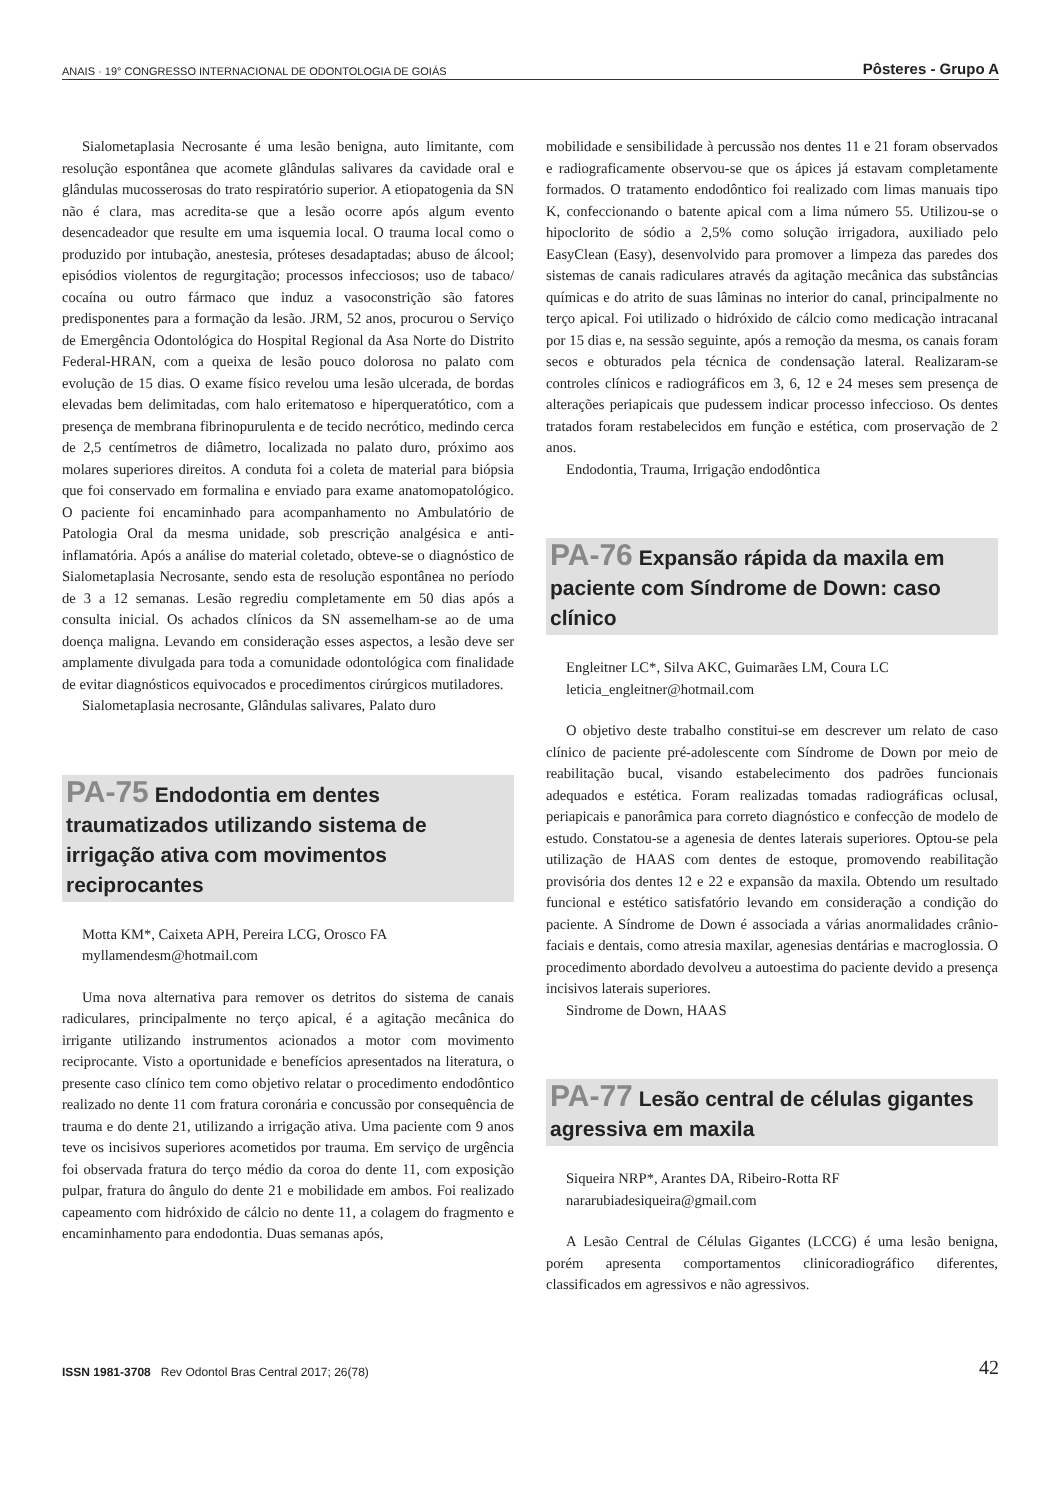ANAIS · 19° CONGRESSO INTERNACIONAL DE ODONTOLOGIA DE GOIÁS
Pôsteres - Grupo A
Sialometaplasia Necrosante é uma lesão benigna, auto limitante, com resolução espontânea que acomete glândulas salivares da cavidade oral e glândulas mucosserosas do trato respiratório superior. A etiopatogenia da SN não é clara, mas acredita-se que a lesão ocorre após algum evento desencadeador que resulte em uma isquemia local. O trauma local como o produzido por intubação, anestesia, próteses desadaptadas; abuso de álcool; episódios violentos de regurgitação; processos infecciosos; uso de tabaco/ cocaína ou outro fármaco que induz a vasoconstrição são fatores predisponentes para a formação da lesão. JRM, 52 anos, procurou o Serviço de Emergência Odontológica do Hospital Regional da Asa Norte do Distrito Federal-HRAN, com a queixa de lesão pouco dolorosa no palato com evolução de 15 dias. O exame físico revelou uma lesão ulcerada, de bordas elevadas bem delimitadas, com halo eritematoso e hiperqueratótico, com a presença de membrana fibrinopurulenta e de tecido necrótico, medindo cerca de 2,5 centímetros de diâmetro, localizada no palato duro, próximo aos molares superiores direitos. A conduta foi a coleta de material para biópsia que foi conservado em formalina e enviado para exame anatomopatológico. O paciente foi encaminhado para acompanhamento no Ambulatório de Patologia Oral da mesma unidade, sob prescrição analgésica e anti-inflamatória. Após a análise do material coletado, obteve-se o diagnóstico de Sialometaplasia Necrosante, sendo esta de resolução espontânea no período de 3 a 12 semanas. Lesão regrediu completamente em 50 dias após a consulta inicial. Os achados clínicos da SN assemelham-se ao de uma doença maligna. Levando em consideração esses aspectos, a lesão deve ser amplamente divulgada para toda a comunidade odontológica com finalidade de evitar diagnósticos equivocados e procedimentos cirúrgicos mutiladores.
Sialometaplasia necrosante, Glândulas salivares, Palato duro
PA-75 Endodontia em dentes traumatizados utilizando sistema de irrigação ativa com movimentos reciprocantes
Motta KM*, Caixeta APH, Pereira LCG, Orosco FA
myllamendesm@hotmail.com
Uma nova alternativa para remover os detritos do sistema de canais radiculares, principalmente no terço apical, é a agitação mecânica do irrigante utilizando instrumentos acionados a motor com movimento reciprocante. Visto a oportunidade e benefícios apresentados na literatura, o presente caso clínico tem como objetivo relatar o procedimento endodôntico realizado no dente 11 com fratura coronária e concussão por consequência de trauma e do dente 21, utilizando a irrigação ativa. Uma paciente com 9 anos teve os incisivos superiores acometidos por trauma. Em serviço de urgência foi observada fratura do terço médio da coroa do dente 11, com exposição pulpar, fratura do ângulo do dente 21 e mobilidade em ambos. Foi realizado capeamento com hidróxido de cálcio no dente 11, a colagem do fragmento e encaminhamento para endodontia. Duas semanas após,
mobilidade e sensibilidade à percussão nos dentes 11 e 21 foram observados e radiograficamente observou-se que os ápices já estavam completamente formados. O tratamento endodôntico foi realizado com limas manuais tipo K, confeccionando o batente apical com a lima número 55. Utilizou-se o hipoclorito de sódio a 2,5% como solução irrigadora, auxiliado pelo EasyClean (Easy), desenvolvido para promover a limpeza das paredes dos sistemas de canais radiculares através da agitação mecânica das substâncias químicas e do atrito de suas lâminas no interior do canal, principalmente no terço apical. Foi utilizado o hidróxido de cálcio como medicação intracanal por 15 dias e, na sessão seguinte, após a remoção da mesma, os canais foram secos e obturados pela técnica de condensação lateral. Realizaram-se controles clínicos e radiográficos em 3, 6, 12 e 24 meses sem presença de alterações periapicais que pudessem indicar processo infeccioso. Os dentes tratados foram restabelecidos em função e estética, com proservação de 2 anos.
Endodontia, Trauma, Irrigação endodôntica
PA-76 Expansão rápida da maxila em paciente com Síndrome de Down: caso clínico
Engleitner LC*, Silva AKC, Guimarães LM, Coura LC
leticia_engleitner@hotmail.com
O objetivo deste trabalho constitui-se em descrever um relato de caso clínico de paciente pré-adolescente com Síndrome de Down por meio de reabilitação bucal, visando estabelecimento dos padrões funcionais adequados e estética. Foram realizadas tomadas radiográficas oclusal, periapicais e panorâmica para correto diagnóstico e confecção de modelo de estudo. Constatou-se a agenesia de dentes laterais superiores. Optou-se pela utilização de HAAS com dentes de estoque, promovendo reabilitação provisória dos dentes 12 e 22 e expansão da maxila. Obtendo um resultado funcional e estético satisfatório levando em consideração a condição do paciente. A Síndrome de Down é associada a várias anormalidades crânio-faciais e dentais, como atresia maxilar, agenesias dentárias e macroglossia. O procedimento abordado devolveu a autoestima do paciente devido a presença incisivos laterais superiores.
Sindrome de Down, HAAS
PA-77 Lesão central de células gigantes agressiva em maxila
Siqueira NRP*, Arantes DA, Ribeiro-Rotta RF
nararubiadesiqueira@gmail.com
A Lesão Central de Células Gigantes (LCCG) é uma lesão benigna, porém apresenta comportamentos clinicoradiográfico diferentes, classificados em agressivos e não agressivos.
ISSN 1981-3708 Rev Odontol Bras Central 2017; 26(78)
42